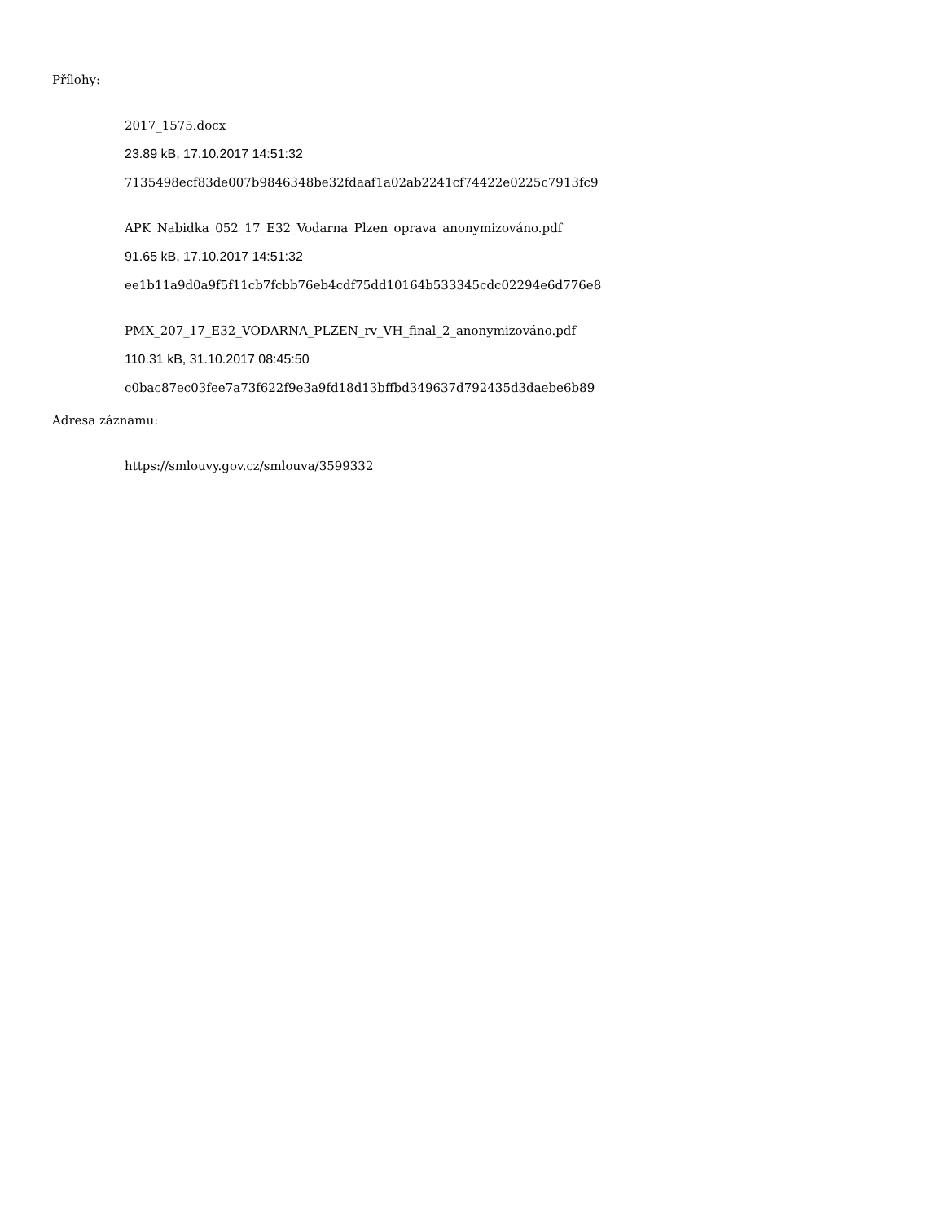Přílohy:
2017_1575.docx
23.89 kB, 17.10.2017 14:51:32
7135498ecf83de007b9846348be32fdaaf1a02ab2241cf74422e0225c7913fc9
APK_Nabidka_052_17_E32_Vodarna_Plzen_oprava_anonymizováno.pdf
91.65 kB, 17.10.2017 14:51:32
ee1b11a9d0a9f5f11cb7fcbb76eb4cdf75dd10164b533345cdc02294e6d776e8
PMX_207_17_E32_VODARNA_PLZEN_rv_VH_final_2_anonymizováno.pdf
110.31 kB, 31.10.2017 08:45:50
c0bac87ec03fee7a73f622f9e3a9fd18d13bffbd349637d792435d3daebe6b89
Adresa záznamu:
https://smlouvy.gov.cz/smlouva/3599332